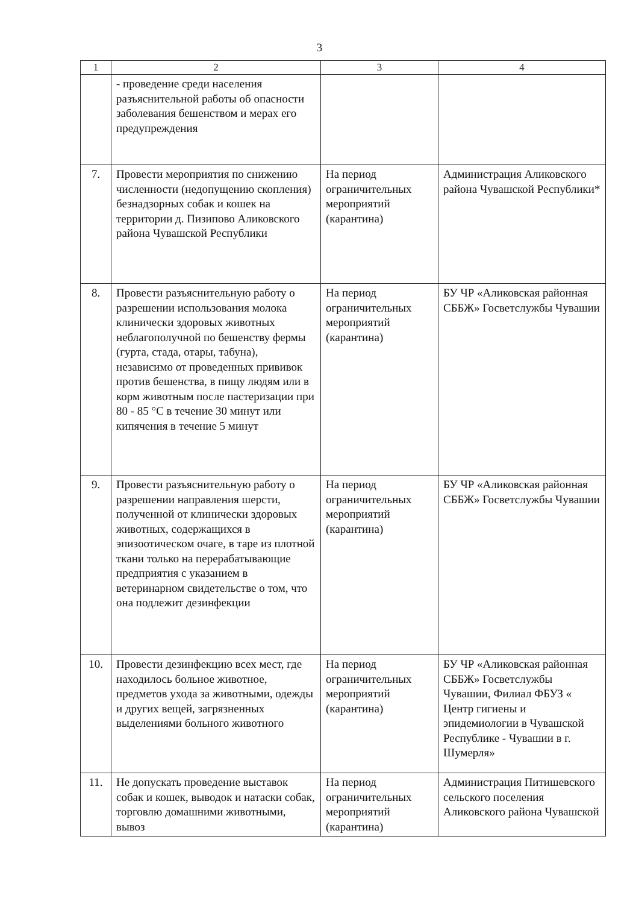3
| 1 | 2 | 3 | 4 |
| --- | --- | --- | --- |
| | - проведение среди населения разъяснительной работы об опасности заболевания бешенством и мерах его предупреждения | | |
| 7. | Провести мероприятия по снижению численности (недопущению скопления) безнадзорных собак и кошек на территории д. Пизипово Аликовского района Чувашской Республики | На период ограничительных мероприятий (карантина) | Администрация Аликовского района Чувашской Республики* |
| 8. | Провести разъяснительную работу о разрешении использования молока клинически здоровых животных неблагополучной по бешенству фермы (гурта, стада, отары, табуна), независимо от проведенных прививок против бешенства, в пищу людям или в корм животным после пастеризации при 80 - 85 °С в течение 30 минут или кипячения в течение 5 минут | На период ограничительных мероприятий (карантина) | БУ ЧР «Аликовская районная СББЖ» Госветслужбы Чувашии |
| 9. | Провести разъяснительную работу о разрешении направления шерсти, полученной от клинически здоровых животных, содержащихся в эпизоотическом очаге, в таре из плотной ткани только на перерабатывающие предприятия с указанием в ветеринарном свидетельстве о том, что она подлежит дезинфекции | На период ограничительных мероприятий (карантина) | БУ ЧР «Аликовская районная СББЖ» Госветслужбы Чувашии |
| 10. | Провести дезинфекцию всех мест, где находилось больное животное, предметов ухода за животными, одежды и других вещей, загрязненных выделениями больного животного | На период ограничительных мероприятий (карантина) | БУ ЧР «Аликовская районная СББЖ» Госветслужбы Чувашии, Филиал ФБУЗ « Центр гигиены и эпидемиологии в Чувашской Республике - Чувашии в г. Шумерля» |
| 11. | Не допускать проведение выставок собак и кошек, выводок и натаски собак, торговлю домашними животными, вывоз | На период ограничительных мероприятий (карантина) | Администрация Питишевского сельского поселения Аликовского района Чувашской |